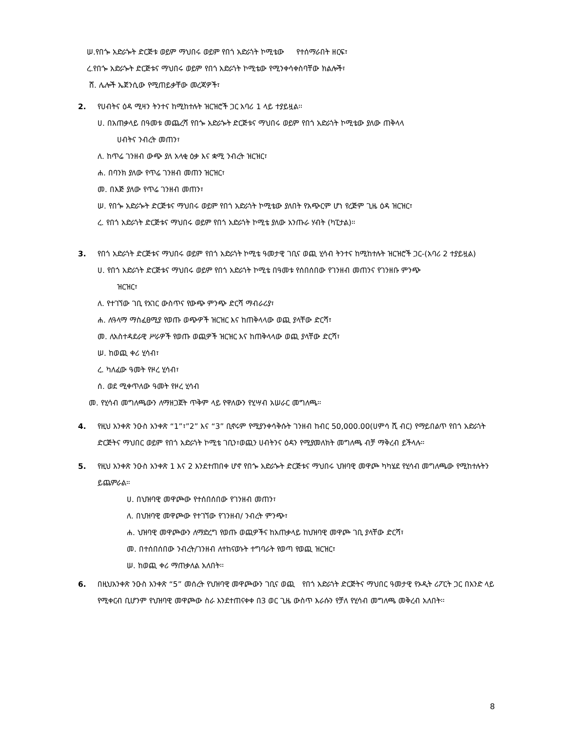ሠ.የበጐ አድራጐት ድርጅቱ ወይም ማህበሩ ወይም የበጎ አድራጎት ኮሚቴው የተሰማራበት ዘርፍ፣
ረ.የበጐ አድራጐት ድርጅቱና ማህበሩ ወይም የበጎ አድራጎት ኮሚቴው የሚንቀሳቀስባቸው ክልሎች፣
ሸ. ሌሎች ኤጀንሲው የሚጠይቃቸው መረጃዎች፣
2. የሀብትና ዕዳ ሚዛን ትንተና ከሚከተሉት ዝርዝሮች ጋር አባሪ 1 ላይ ተያይዟል፡፡
ሀ. በአጠቃላይ በዓመቱ መጨረሻ የበጐ አድራጐት ድርጅቱና ማህበሩ ወይም የበጎ አድራጎት ኮሚቴው ያለው ጠቅላላ
ሀብትና ንብረት መጠን፣
ለ. ከጥሬ ገንዘብ ውጭ ያለ አላቂ ዕቃ እና ቋሚ ንብረት ዝርዝር፣
ሐ. በባንክ ያለው የጥሬ ገንዘብ መጠን ዝርዝር፣
መ. በእጅ ያለው የጥሬ ገንዘብ መጠን፣
ሠ. የበጐ አድራጐት ድርጅቱና ማህበሩ ወይም የበጎ አድራጎት ኮሚቴው ያለበት የአጭርም ሆነ የረጅም ጊዜ ዕዳ ዝርዝር፣
ረ. የበጎ አድራጎት ድርጅቱና ማህበሩ ወይም የበጎ አድራጎት ኮሚቴ ያለው አንጡራ ሃብት (ካፒታል)።
3. የበጎ አድራጎት ድርጅቱና ማህበሩ ወይም የበጎ አድራጎት ኮሚቴ ዓመታዊ ገቢና ወጪ ሂሳብ ትንተና ከሚከተሉት ዝርዝሮች ጋር-(አባሪ 2 ተያይዟል)
ሀ. የበጎ አድራጎት ድርጅቱና ማህበሩ ወይም የበጎ አድራጎት ኮሚቴ በዓመቱ የሰበሰበው የገንዘብ መጠንና የገንዘቡ ምንጭ
ዝርዝር፣
ለ. የተገኘው ገቢ የአገር ውስጥና የውጭ ምንጭ ድርሻ ማብራሪያ፣
ሐ. ለዓላማ ማስፈፀሚያ የወጡ ወጭዎች ዝርዝር እና ከጠቅላላው ወጪ ያላቸው ድርሻ፣
መ. ለአስተዳደራዊ ሥራዎች የወጡ ወጪዎች ዝርዝር እና ከጠቅላላው ወጪ ያላቸው ድርሻ፣
ሠ. ከወጪ ቀሪ ሂሳብ፣
ረ. ካለፈው ዓመት የዞረ ሂሳብ፣
ሰ. ወደ ሚቀጥለው ዓመት የዞረ ሂሳብ
መ. የሂሳብ መግለጫውን ለማዘጋጀት ጥቅም ላይ የዋለውን የሂሣብ አሠራር መግለጫ።
4. የዚህ አንቀጽ ንዑስ አንቀጽ “1”፣”2” እና “3” ቢኖሩም የሚያንቀሳቅሱት ገንዘብ ከብር 50,000.00(ሀምሳ ሺ ብር) የማይበልጥ የበጎ አድራጎት ድርጅትና ማህበር ወይም የበጎ አድራጎት ኮሚቴ ገቢን፣ወጪን ሀብትንና ዕዳን የሚያመለክት መግለጫ ብቻ ማቅረብ ይችላሉ።
5. የዚህ አንቀጽ ንዑስ አንቀጽ 1 እና 2 እንደተጠበቀ ሆኖ የበጐ አድራጐት ድርጅቱና ማህበሩ ህዝባዊ መዋጮ ካካሄደ የሂሳብ መግለጫው የሚከተሉትን ይጨምራል።
ሀ. በህዝባዊ መዋጮው የተሰበሰበው የገንዘብ መጠን፣
ለ. በህዝባዊ መዋጮው የተገኘው የገንዘብ/ ንብረት ምንጭ፣
ሐ. ህዝባዊ መዋጮውን ለማድረግ የወጡ ወጪዎችና ከአጠቃላይ ከህዝባዊ መዋጮ ገቢ ያላቸው ድርሻ፣
መ. በተሰበሰበው ንብረት/ገንዘብ ለተከናወኑት ተግባራት የወጣ የወጪ ዝርዝር፣
ሠ. ከወጪ ቀሪ ማጠቃለል አለበት፡፡
6. በዚህአንቀጽ ንዑስ አንቀጽ “5” መሰረት የህዝባዊ መዋጮውን ገቢና ወጪ የበጎ አድራጎት ድርጅትና ማህበር ዓመታዊ የኦዲት ሪፖርት ጋር በአንድ ላይ የሚቀርብ ቢሆንም የህዝባዊ መዋጮው ስራ እንደተጠናቀቀ በ3 ወር ጊዜ ውስጥ እራሱን የቻለ የሂሳብ መግለጫ መቅረብ አለበት፡፡
8